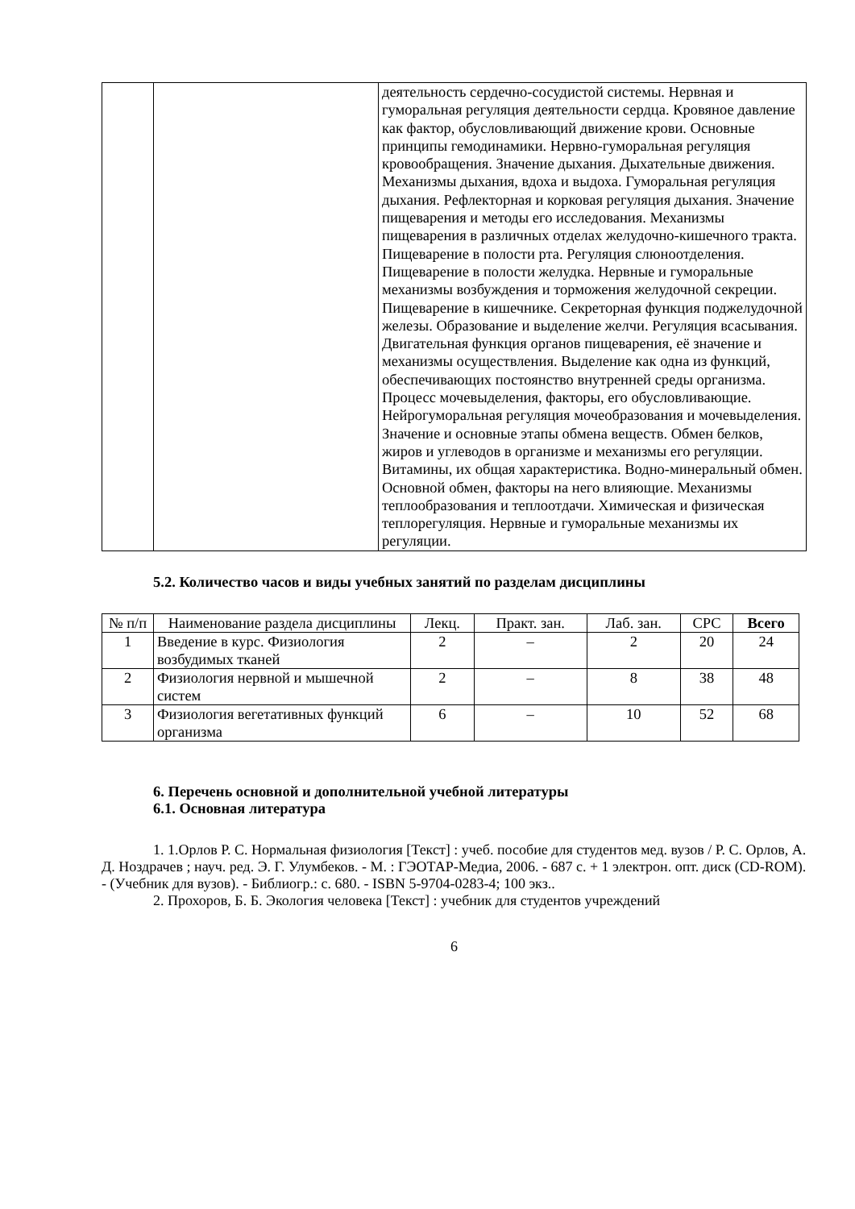| | | деятельность сердечно-сосудистой системы. Нервная и гуморальная регуляция деятельности сердца. Кровяное давление как фактор, обусловливающий движение крови. Основные принципы гемодинамики. Нервно-гуморальная регуляция кровообращения. Значение дыхания. Дыхательные движения. Механизмы дыхания, вдоха и выдоха. Гуморальная регуляция дыхания. Рефлекторная и корковая регуляция дыхания. Значение пищеварения и методы его исследования. Механизмы пищеварения в различных отделах желудочно-кишечного тракта. Пищеварение в полости рта. Регуляция слюноотделения. Пищеварение в полости желудка. Нервные и гуморальные механизмы возбуждения и торможения желудочной секреции. Пищеварение в кишечнике. Секреторная функция поджелудочной железы. Образование и выделение желчи. Регуляция всасывания. Двигательная функция органов пищеварения, её значение и механизмы осуществления. Выделение как одна из функций, обеспечивающих постоянство внутренней среды организма. Процесс мочевыделения, факторы, его обусловливающие. Нейрогуморальная регуляция мочеобразования и мочевыделения. Значение и основные этапы обмена веществ. Обмен белков, жиров и углеводов в организме и механизмы его регуляции. Витамины, их общая характеристика. Водно-минеральный обмен. Основной обмен, факторы на него влияющие. Механизмы теплообразования и теплоотдачи. Химическая и физическая теплорегуляция. Нервные и гуморальные механизмы их регуляции. |
5.2. Количество часов и виды учебных занятий по разделам дисциплины
| № п/п | Наименование раздела дисциплины | Лекц. | Практ. зан. | Лаб. зан. | СРС | Всего |
| --- | --- | --- | --- | --- | --- | --- |
| 1 | Введение в курс. Физиология возбудимых тканей | 2 | – | 2 | 20 | 24 |
| 2 | Физиология нервной и мышечной систем | 2 | – | 8 | 38 | 48 |
| 3 | Физиология вегетативных функций организма | 6 | – | 10 | 52 | 68 |
6. Перечень основной и дополнительной учебной литературы
6.1. Основная литература
1. 1.Орлов Р. С. Нормальная физиология [Текст] : учеб. пособие для студентов мед. вузов / Р. С. Орлов, А. Д. Ноздрачев ; науч. ред. Э. Г. Улумбеков. - М. : ГЭОТАР-Медиа, 2006. - 687 с. + 1 электрон. опт. диск (CD-ROM). - (Учебник для вузов). - Библиогр.: с. 680. - ISBN 5-9704-0283-4; 100 экз..
2. Прохоров, Б. Б. Экология человека [Текст] : учебник для студентов учреждений
6